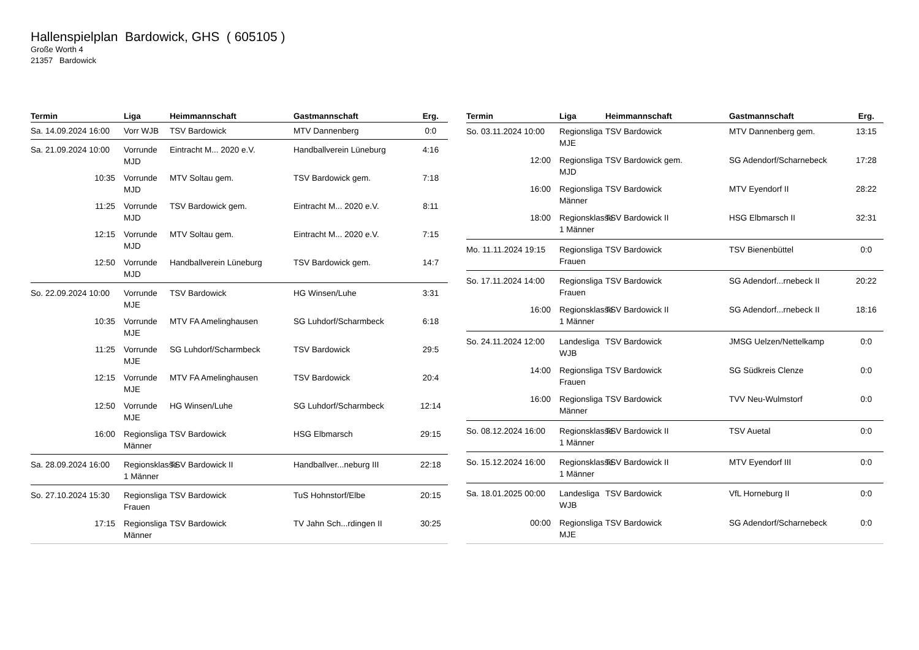Hallenspielplan Bardowick, GHS ( 605105 )
Große Worth 4
21357 Bardowick
| Termin | Liga | Heimmannschaft | Gastmannschaft | Erg. |
| --- | --- | --- | --- | --- |
| Sa. 14.09.2024 16:00 | Vorr WJB | TSV Bardowick | MTV Dannenberg | 0:0 |
| Sa. 21.09.2024 10:00 | Vorrunde MJD | Eintracht M... 2020 e.V. | Handballverein Lüneburg | 4:16 |
| 10:35 | Vorrunde MJD | MTV Soltau gem. | TSV Bardowick gem. | 7:18 |
| 11:25 | Vorrunde MJD | TSV Bardowick gem. | Eintracht M... 2020 e.V. | 8:11 |
| 12:15 | Vorrunde MJD | MTV Soltau gem. | Eintracht M... 2020 e.V. | 7:15 |
| 12:50 | Vorrunde MJD | Handballverein Lüneburg | TSV Bardowick gem. | 14:7 |
| So. 22.09.2024 10:00 | Vorrunde MJE | TSV Bardowick | HG Winsen/Luhe | 3:31 |
| 10:35 | Vorrunde MJE | MTV FA Amelinghausen | SG Luhdorf/Scharmbeck | 6:18 |
| 11:25 | Vorrunde MJE | SG Luhdorf/Scharmbeck | TSV Bardowick | 29:5 |
| 12:15 | Vorrunde MJE | MTV FA Amelinghausen | TSV Bardowick | 20:4 |
| 12:50 | Vorrunde MJE | HG Winsen/Luhe | SG Luhdorf/Scharmbeck | 12:14 |
| 16:00 | Regionsliga Männer | TSV Bardowick | HSG Elbmarsch | 29:15 |
| Sa. 28.09.2024 16:00 | Regionsklasse 1 Männer | TSV Bardowick II | Handballver...neburg III | 22:18 |
| So. 27.10.2024 15:30 | Regionsliga Frauen | TSV Bardowick | TuS Hohnstorf/Elbe | 20:15 |
| 17:15 | Regionsliga Männer | TSV Bardowick | TV Jahn Sch...rdingen II | 30:25 |
| Termin | Liga | Heimmannschaft | Gastmannschaft | Erg. |
| --- | --- | --- | --- | --- |
| So. 03.11.2024 10:00 | Regionsliga MJE | TSV Bardowick | MTV Dannenberg gem. | 13:15 |
| 12:00 | Regionsliga MJD | TSV Bardowick gem. | SG Adendorf/Scharnebeck | 17:28 |
| 16:00 | Regionsliga Männer | TSV Bardowick | MTV Eyendorf II | 28:22 |
| 18:00 | Regionsklasse 1 Männer | TSV Bardowick II | HSG Elbmarsch II | 32:31 |
| Mo. 11.11.2024 19:15 | Regionsliga Frauen | TSV Bardowick | TSV Bienenbüttel | 0:0 |
| So. 17.11.2024 14:00 | Regionsliga Frauen | TSV Bardowick | SG Adendorf...rnebeck II | 20:22 |
| 16:00 | Regionsklasse 1 Männer | TSV Bardowick II | SG Adendorf...rnebeck II | 18:16 |
| So. 24.11.2024 12:00 | Landesliga WJB | TSV Bardowick | JMSG Uelzen/Nettelkamp | 0:0 |
| 14:00 | Regionsliga Frauen | TSV Bardowick | SG Südkreis Clenze | 0:0 |
| 16:00 | Regionsliga Männer | TSV Bardowick | TVV Neu-Wulmstorf | 0:0 |
| So. 08.12.2024 16:00 | Regionsklasse 1 Männer | TSV Bardowick II | TSV Auetal | 0:0 |
| So. 15.12.2024 16:00 | Regionsklasse 1 Männer | TSV Bardowick II | MTV Eyendorf III | 0:0 |
| Sa. 18.01.2025 00:00 | Landesliga WJB | TSV Bardowick | VfL Horneburg II | 0:0 |
| 00:00 | Regionsliga MJE | TSV Bardowick | SG Adendorf/Scharnebeck | 0:0 |